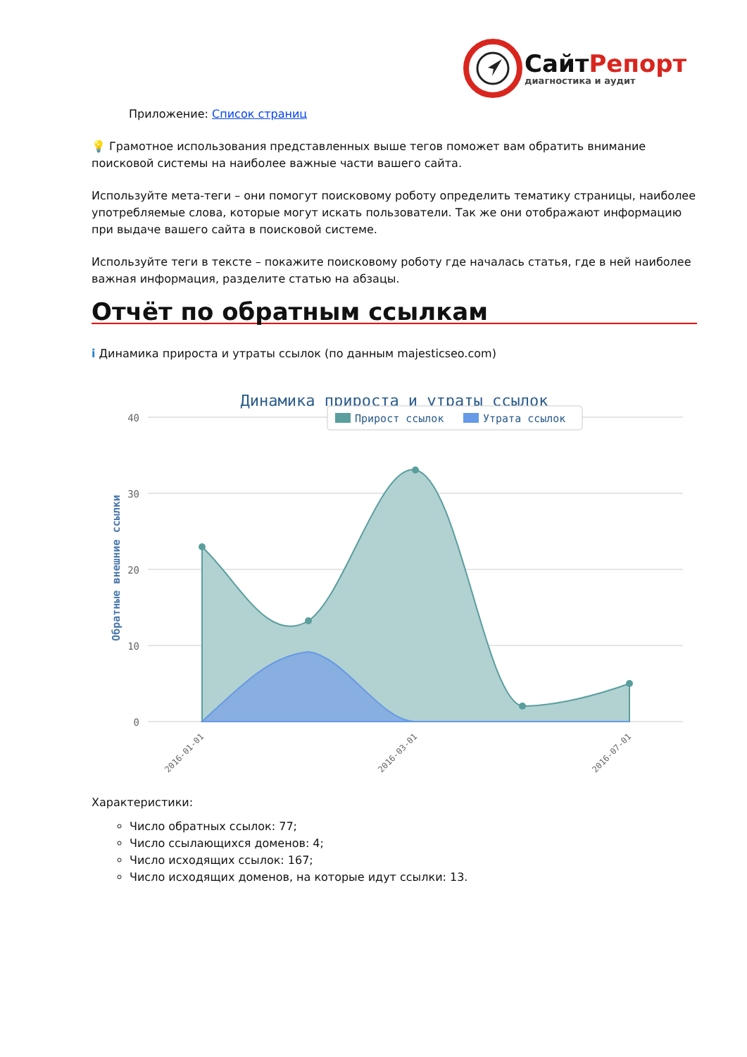СайтРепорт
диагностика и аудит
Приложение: Список страниц
💡 Грамотное использования представленных выше тегов поможет вам обратить внимание поисковой системы на наиболее важные части вашего сайта.
Используйте мета-теги – они помогут поисковому роботу определить тематику страницы, наиболее употребляемые слова, которые могут искать пользователи. Так же они отображают информацию при выдаче вашего сайта в поисковой системе.
Используйте теги в тексте – покажите поисковому роботу где началась статья, где в ней наиболее важная информация, разделите статью на абзацы.
Отчёт по обратным ссылкам
i Динамика прироста и утраты ссылок (по данным majesticseo.com)
Динамика прироста и утраты ссылок
40
30
20
10
0
Обратные внешние ссылки
Прирост ссылок
Утрата ссылок
2016-01-01
2016-03-01
2016-07-01
Характеристики:
Число обратных ссылок: 77;
Число ссылающихся доменов: 4;
Число исходящих ссылок: 167;
Число исходящих доменов, на которые идут ссылки: 13.